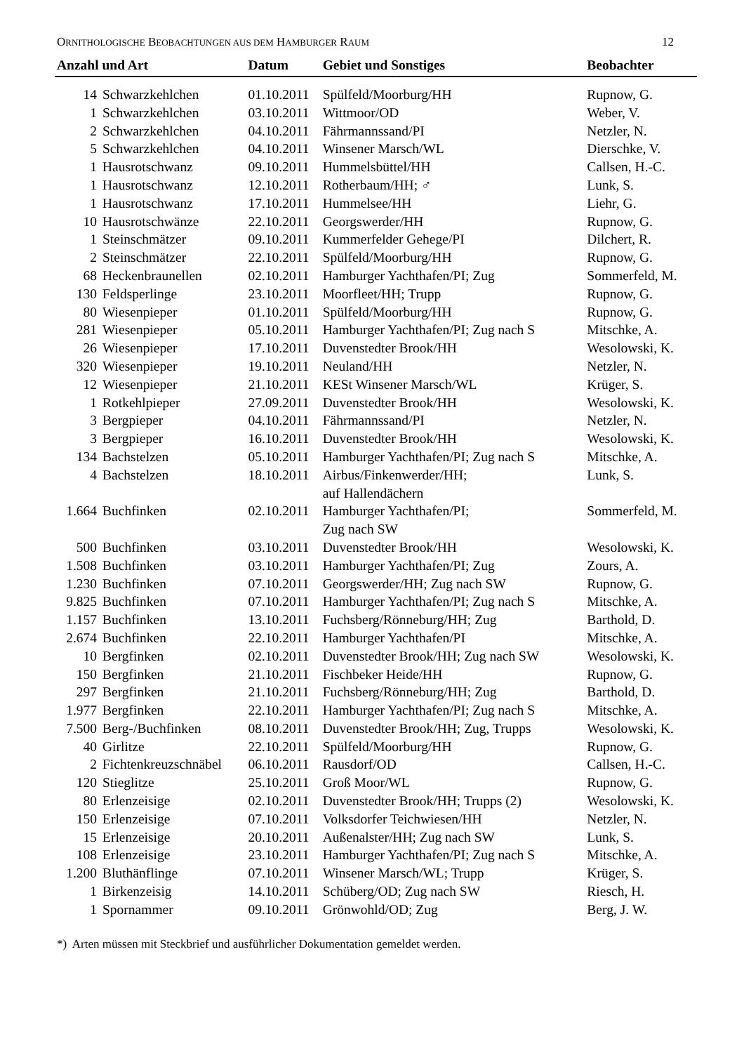ORNITHOLOGISCHE BEOBACHTUNGEN AUS DEM HAMBURGER RAUM 12
| Anzahl und Art | | Datum | Gebiet und Sonstiges | Beobachter |
| --- | --- | --- | --- | --- |
| 14 | Schwarzkehlchen | 01.10.2011 | Spülfeld/Moorburg/HH | Rupnow, G. |
| 1 | Schwarzkehlchen | 03.10.2011 | Wittmoor/OD | Weber, V. |
| 2 | Schwarzkehlchen | 04.10.2011 | Fährmannssand/PI | Netzler, N. |
| 5 | Schwarzkehlchen | 04.10.2011 | Winsener Marsch/WL | Dierschke, V. |
| 1 | Hausrotschwanz | 09.10.2011 | Hummelsbüttel/HH | Callsen, H.-C. |
| 1 | Hausrotschwanz | 12.10.2011 | Rotherbaum/HH; ♂ | Lunk, S. |
| 1 | Hausrotschwanz | 17.10.2011 | Hummelsee/HH | Liehr, G. |
| 10 | Hausrotschwänze | 22.10.2011 | Georgswerder/HH | Rupnow, G. |
| 1 | Steinschmätzer | 09.10.2011 | Kummerfelder Gehege/PI | Dilchert, R. |
| 2 | Steinschmätzer | 22.10.2011 | Spülfeld/Moorburg/HH | Rupnow, G. |
| 68 | Heckenbraunellen | 02.10.2011 | Hamburger Yachthafen/PI; Zug | Sommerfeld, M. |
| 130 | Feldsperlinge | 23.10.2011 | Moorfleet/HH; Trupp | Rupnow, G. |
| 80 | Wiesenpieper | 01.10.2011 | Spülfeld/Moorburg/HH | Rupnow, G. |
| 281 | Wiesenpieper | 05.10.2011 | Hamburger Yachthafen/PI; Zug nach S | Mitschke, A. |
| 26 | Wiesenpieper | 17.10.2011 | Duvenstedter Brook/HH | Wesolowski, K. |
| 320 | Wiesenpieper | 19.10.2011 | Neuland/HH | Netzler, N. |
| 12 | Wiesenpieper | 21.10.2011 | KESt Winsener Marsch/WL | Krüger, S. |
| 1 | Rotkehlpieper | 27.09.2011 | Duvenstedter Brook/HH | Wesolowski, K. |
| 3 | Bergpieper | 04.10.2011 | Fährmannssand/PI | Netzler, N. |
| 3 | Bergpieper | 16.10.2011 | Duvenstedter Brook/HH | Wesolowski, K. |
| 134 | Bachstelzen | 05.10.2011 | Hamburger Yachthafen/PI; Zug nach S | Mitschke, A. |
| 4 | Bachstelzen | 18.10.2011 | Airbus/Finkenwerder/HH; auf Hallendächern | Lunk, S. |
| 1.664 | Buchfinken | 02.10.2011 | Hamburger Yachthafen/PI; Zug nach SW | Sommerfeld, M. |
| 500 | Buchfinken | 03.10.2011 | Duvenstedter Brook/HH | Wesolowski, K. |
| 1.508 | Buchfinken | 03.10.2011 | Hamburger Yachthafen/PI; Zug | Zours, A. |
| 1.230 | Buchfinken | 07.10.2011 | Georgswerder/HH; Zug nach SW | Rupnow, G. |
| 9.825 | Buchfinken | 07.10.2011 | Hamburger Yachthafen/PI; Zug nach S | Mitschke, A. |
| 1.157 | Buchfinken | 13.10.2011 | Fuchsberg/Rönneburg/HH; Zug | Barthold, D. |
| 2.674 | Buchfinken | 22.10.2011 | Hamburger Yachthafen/PI | Mitschke, A. |
| 10 | Bergfinken | 02.10.2011 | Duvenstedter Brook/HH; Zug nach SW | Wesolowski, K. |
| 150 | Bergfinken | 21.10.2011 | Fischbeker Heide/HH | Rupnow, G. |
| 297 | Bergfinken | 21.10.2011 | Fuchsberg/Rönneburg/HH; Zug | Barthold, D. |
| 1.977 | Bergfinken | 22.10.2011 | Hamburger Yachthafen/PI; Zug nach S | Mitschke, A. |
| 7.500 | Berg-/Buchfinken | 08.10.2011 | Duvenstedter Brook/HH; Zug, Trupps | Wesolowski, K. |
| 40 | Girlitze | 22.10.2011 | Spülfeld/Moorburg/HH | Rupnow, G. |
| 2 | Fichtenkreuzschnäbel | 06.10.2011 | Rausdorf/OD | Callsen, H.-C. |
| 120 | Stieglitze | 25.10.2011 | Groß Moor/WL | Rupnow, G. |
| 80 | Erlenzeisige | 02.10.2011 | Duvenstedter Brook/HH; Trupps (2) | Wesolowski, K. |
| 150 | Erlenzeisige | 07.10.2011 | Volksdorfer Teichwiesen/HH | Netzler, N. |
| 15 | Erlenzeisige | 20.10.2011 | Außenalster/HH; Zug nach SW | Lunk, S. |
| 108 | Erlenzeisige | 23.10.2011 | Hamburger Yachthafen/PI; Zug nach S | Mitschke, A. |
| 1.200 | Bluthänflinge | 07.10.2011 | Winsener Marsch/WL; Trupp | Krüger, S. |
| 1 | Birkenzeisig | 14.10.2011 | Schüberg/OD; Zug nach SW | Riesch, H. |
| 1 | Spornammer | 09.10.2011 | Grönwohld/OD; Zug | Berg, J. W. |
*) Arten müssen mit Steckbrief und ausführlicher Dokumentation gemeldet werden.